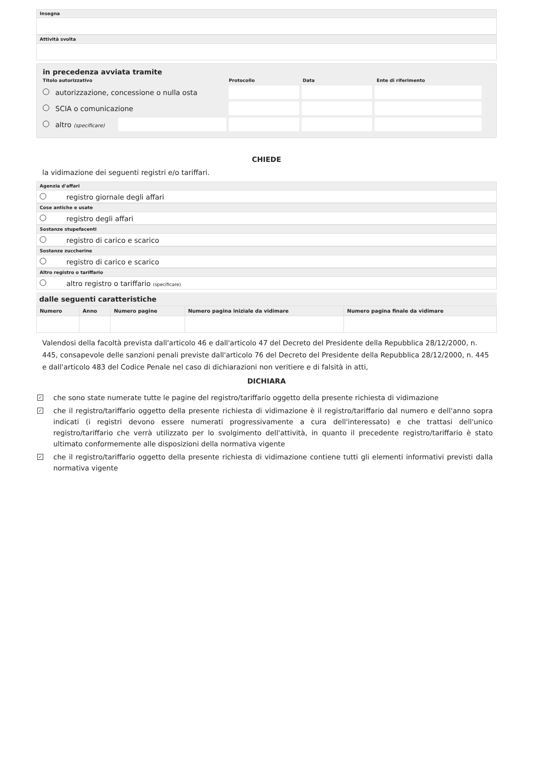Insegna
Attività svolta
in precedenza avviata tramite
Titolo autorizzativo Protocollo Data Ente di riferimento
autorizzazione, concessione o nulla osta
SCIA o comunicazione
altro (specificare)
CHIEDE
la vidimazione dei seguenti registri e/o tariffari.
Agenzia d'affari
registro giornale degli affari
Cose antiche e usate
registro degli affari
Sostanze stupefacenti
registro di carico e scarico
Sostanze zuccherine
registro di carico e scarico
Altro registro o tariffario
altro registro o tariffario (specificare)
dalle seguenti caratteristiche
| Numero | Anno | Numero pagine | Numero pagina iniziale da vidimare | Numero pagina finale da vidimare |
| --- | --- | --- | --- | --- |
Valendosi della facoltà prevista dall'articolo 46 e dall'articolo 47 del Decreto del Presidente della Repubblica 28/12/2000, n. 445, consapevole delle sanzioni penali previste dall'articolo 76 del Decreto del Presidente della Repubblica 28/12/2000, n. 445 e dall'articolo 483 del Codice Penale nel caso di dichiarazioni non veritiere e di falsità in atti,
DICHIARA
✓ che sono state numerate tutte le pagine del registro/tariffario oggetto della presente richiesta di vidimazione
✓ che il registro/tariffario oggetto della presente richiesta di vidimazione è il registro/tariffario dal numero e dell'anno sopra indicati (i registri devono essere numerati progressivamente a cura dell'interessato) e che trattasi dell'unico registro/tariffario che verrà utilizzato per lo svolgimento dell'attività, in quanto il precedente registro/tariffario è stato ultimato conformemente alle disposizioni della normativa vigente
✓ che il registro/tariffario oggetto della presente richiesta di vidimazione contiene tutti gli elementi informativi previsti dalla normativa vigente